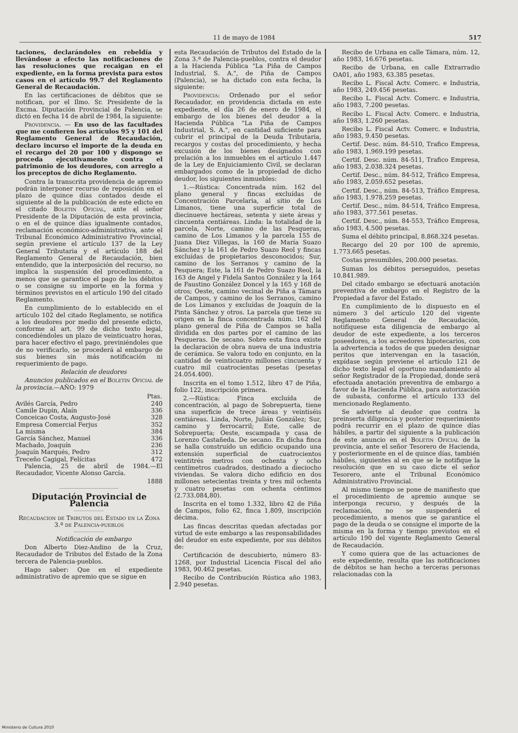11 de mayo de 1984 517
taciones, declarándoles en rebeldía y llevándose a efecto las notificaciones de las resoluciones que recaigan en el expediente, en la forma prevista para estos casos en el artículo 99.7 del Reglamento General de Recaudación.
En las certificaciones de débitos que se notifican, por el Ilmo. Sr. Presidente de la Excma. Diputación Provincial de Palencia, se dictó en fecha 14 de abril de 1984, la siguiente:
Providencia. — En uso de las facultades que me confieren los artículos 95 y 101 del Reglamento General de Recaudación, declaro incurso el importe de la deuda en el recargo del 20 por 100 y dispongo se proceda ejecutivamente contra el patrimonio de los deudores, con arreglo a los preceptos de dicho Reglamento.
Contra la transcrita providencia de apremio podrán interponer recurso de reposición en el plazo de quince días contados desde el siguiente al de la publicación de este edicto en el citado Boletin Oficial, ante el señor Presidente de la Diputación de esta provincia, o en el de quince días igualmente contados, reclamación económico-administrativa, ante el Tribunal Económico Administrativo Provincial, según previene el artículo 137 de la Ley General Tributaria y el artículo 188 del Reglamento General de Recaudación, bien entendido, que la interposición del recurso, no implica la suspensión del procedimiento, a menos que se garantice el pago de los débitos o se consigne su importe en la forma y términos previstos en el artículo 190 del citado Reglamento.
En cumplimiento de lo establecido en el artículo 102 del citado Reglamento, se notifica a los deudores por medio del presente edicto, conforme al art. 99 de dicho texto legal, concediéndoles un plazo de veinticuatro horas, para hacer efectivo el pago, previniéndoles que de no verificarlo, se procederá al embargo de sus bienes sin más notificación ni requerimiento de pago.
Relación de deudores
Anuncios publicados en el Boletin Oficial de la provincia.—AÑO: 1979
| | Ptas. |
| --- | --- |
| Avilés García, Pedro | 240 |
| Camile Dupin, Alaín | 336 |
| Conceicao Costa, Augusto-José | 328 |
| Empresa Comercial Ferjus | 352 |
| La misma | 384 |
| García Sánchez, Manuel | 336 |
| Machado, Joaquín | 236 |
| Joaquín Marqués, Pedro | 312 |
| Treceño Cagigal, Felícitas | 472 |
Palencia, 25 de abril de 1984.—El Recaudador, Vicente Alonso García.
1888
Diputación Provincial de Palencia
Recaudacion de Tributos del Estado en la Zona 3.ª de Palencia-pueblos
Notificación de embargo
Don Alberto Diez-Andino de la Cruz, Recaudador de Tributos del Estado de la Zona tercera de Palencia-pueblos.
Hago saber: Que en el expediente administrativo de apremio que se sigue en
esta Recaudación de Tributos del Estado de la Zona 3.ª de Palencia-pueblos, contra el deudor a la Hacienda Pública "La Piña de Campos Industrial, S. A.", de Piña de Campos (Palencia), se ha dictado con esta fecha, la siguiente:
Providencia: Ordenado por el señor Recaudador, en providencia dictada en este expediente, el día 26 de enero de 1984, el embargo de los bienes del deudor a la Hacienda Pública "La Piña de Campos Industrial, S. A.", en cantidad suficiente para cubrir el principal de la Deuda Tributaria, recargos y costas del procedimiento, y hecha excusión de los bienes designados con prelación a los inmuebles en el artículo 1.447 de la Ley de Enjuiciamiento Civil, se declaran embargados como de la propiedad de dicho deudor, los siguientes inmuebles:
1.—Rústica: Concentrada núm. 162 del plano general y fincas excluídas de Concentración Parcelaria, al sitio de Los Limanos, tiene una superficie total de diecinueve hectáreas, setenta y siete áreas y cincuenta centiáreas. Linda: la totalidad de la parcela, Norte, camino de las Pesqueras, camino de Los Limanos y la parcela 155 de Juana Diez Villegas, la 160 de María Suazo Sánchez y la 161 de Pedro Suazo Reol y fincas excluídas de propietarios desconocidos; Sur, camino de los Serranos y camino de la Pesquera; Este, la 161 de Pedro Suazo Reol, la 163 de Angel y Fidela Santos González y la 164 de Faustino González Doncel y la 165 y 168 de otros; Oeste, camino vecinal de Piña a Támara de Campos, y camino de los Serranos, camino de Los Limanos y excluídas de Joaquín de la Pinta Sánchez y otros. La parcela que tiene su origen en la finca concentrada núm. 162 del plano general de Piña de Campos se halla dividida en dos partes por el camino de las Pesqueras. De secano. Sobre esta finca existe la declaración de obra nueva de una industria de cerámica. Se valora todo en conjunto, en la cantidad de veinticuatro millones cincuenta y cuatro mil cuatrocientas pesetas (pesetas 24.054.400).
Inscrita en el tomo 1.512, libro 47 de Piña, folio 122, inscripción primera.
2.—Rústica: Finca excluída de concentración, al pago de Sobrepuerta, tiene una superficie de trece áreas y veintiséis centiáreas. Linda, Norte, Julián González; Sur, camino y ferrocarril; Este, calle de Sobrepuerta; Oeste, escampada y casa de Lorenzo Castañeda. De secano. En dicha finca se halla construído un edificio ocupando una extensión superficial de cuatrocientos veintitrés metros con ochenta y ocho centímetros cuadrados, destinado a dieciocho viviendas. Se valora dicho edificio en dos millones setecientas treinta y tres mil ochenta y cuatro pesetas con ochenta céntimos (2.733.084,80).
Inscrita en el tomo 1.332, libro 42 de Piña de Campos, folio 62, finca 1.809, inscripción décima.
Las fincas descritas quedan afectadas por virtud de este embargo a las responsabilidades del deudor en este expediente, por sus débitos de:
Certificación de descubierto, número 83-1268, por Industrial Licencia Fiscal del año 1983, 90.462 pesetas.
Recibo de Contribución Rústica año 1983, 2.940 pesetas.
Recibo de Urbana en calle Támara, núm. 12, año 1983, 16.676 pesetas.
Recibo de Urbana, en calle Extrarradio OA01, año 1983, 63.385 pesetas.
Recibo L. Fiscal Actv. Comerc. e Industria, año 1983, 249.456 pesetas.
Recibo L. Fiscal Actv. Comerc. e Industria, año 1983, 7.200 pesetas.
Recibo L. Fiscal Actv. Comerc. e Industria, año 1983, 1.260 pesetas.
Recibo L. Fiscal Actv. Comerc. e Industria, año 1983, 9.450 pesetas.
Certif. Desc. núm. 84-510, Trafico Empresa, año 1983, 1.969.199 pesetas.
Certif. Desc. núm. 84-511, Trafico Empresa, año 1983, 2.038.324 pesetas.
Certif. Desc., núm. 84-512, Tráfico Empresa, año 1983, 2.059.652 pesetas.
Certif. Desc., núm. 84-513, Tráfico Empresa, año 1983, 1.978.259 pesetas.
Certif. Desc., núm. 84-514, Tráfico Empresa, año 1983, 377.561 pesetas.
Certif. Desc., núm. 84-553, Tráfico Empresa, año 1983, 4.500 pesetas.
Suma el débito principal, 8.868.324 pesetas.
Recargo del 20 por 100 de apremio, 1.773.665 pesetas.
Costas presumibles, 200.000 pesetas.
Suman los débitos perseguidos, pesetas 10.841.989.
Del citado embargo se efectuará anotación preventiva de embargo en el Registro de la Propiedad a favor del Estado.
En cumplimiento de lo dispuesto en el número 3 del artículo 120 del vigente Reglamento General de Recaudación, notifíquese esta diligencia de embargo al deudor de este expediente, a los terceros poseedores, a los acreedores hipotecarios, con la advertencia a todos de que pueden designar peritos que intervengan en la tasación, expídase según previene el artículo 121 de dicho texto legal el oportuno mandamiento al señor Registrador de la Propiedad, donde será efectuada anotación preventiva de embargo a favor de la Hacienda Pública, para autorización de subasta, conforme el artículo 133 del mencionado Reglamento.
Se advierte al deudor que contra la preinserta diligencia y posterior requerimiento podrá recurrir en el plazo de quince días hábiles, a partir del siguiente a la publicación de este anuncio en el Boletin Oficial de la provincia, ante el señor Tesorero de Hacienda, y posteriormente en el de quince días, también hábiles, siguientes al en que se le notifique la resolución que en su caso dicte el señor Tesorero, ante el Tribunal Económico Administrativo Provincial.
Al mismo tiempo se pone de manifiesto que el procedimiento de apremio aunque se interponga recurso, y después de la reclamación, no se suspenderá el procedimiento, a menos que se garantice el pago de la deuda o se consigne el importe de la misma en la forma y tiempo previstos en el artículo 190 del vigente Reglamento General de Recaudación.
Y como quiera que de las actuaciones de este expediente, resulta que las notificaciones de débitos se han hecho a terceras personas relacionadas con la
Ministerio de Cultura 2010